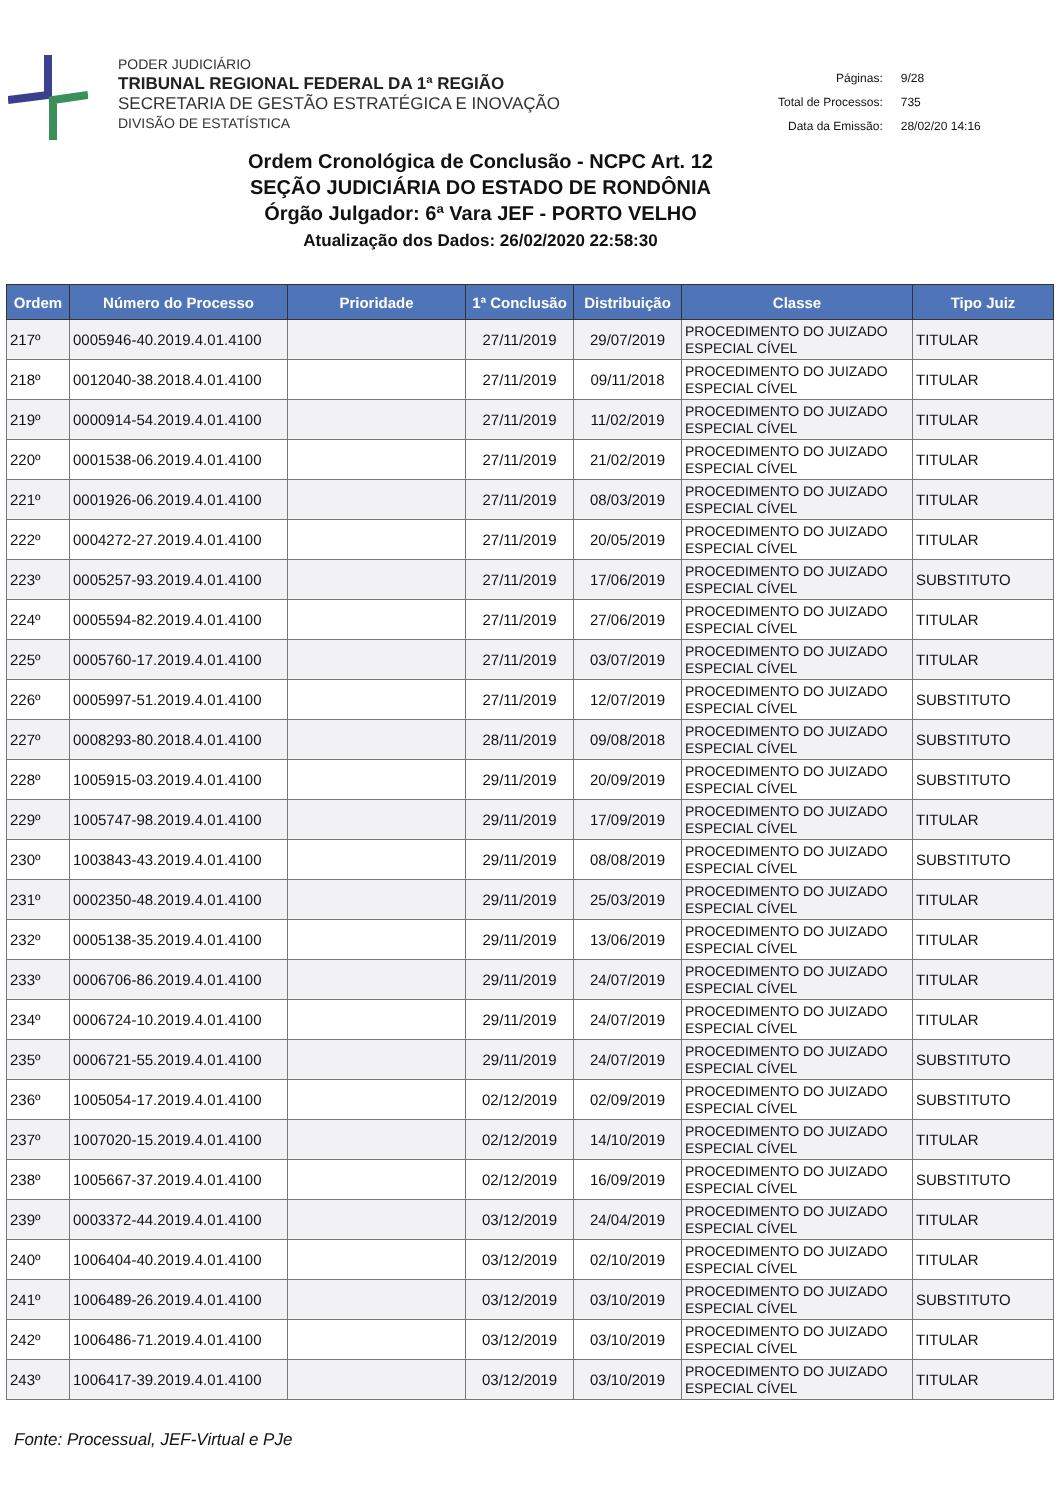PODER JUDICIÁRIO
TRIBUNAL REGIONAL FEDERAL DA 1ª REGIÃO
SECRETARIA DE GESTÃO ESTRATÉGICA E INOVAÇÃO
DIVISÃO DE ESTATÍSTICA
| Páginas: | 9/28 |
| Total de Processos: | 735 |
| Data da Emissão: | 28/02/20 14:16 |
Ordem Cronológica de Conclusão - NCPC Art. 12
SEÇÃO JUDICIÁRIA DO ESTADO DE RONDÔNIA
Órgão Julgador: 6ª Vara JEF - PORTO VELHO
Atualização dos Dados: 26/02/2020 22:58:30
| Ordem | Número do Processo | Prioridade | 1ª Conclusão | Distribuição | Classe | Tipo Juiz |
| --- | --- | --- | --- | --- | --- | --- |
| 217º | 0005946-40.2019.4.01.4100 | | 27/11/2019 | 29/07/2019 | PROCEDIMENTO DO JUIZADO ESPECIAL CÍVEL | TITULAR |
| 218º | 0012040-38.2018.4.01.4100 | | 27/11/2019 | 09/11/2018 | PROCEDIMENTO DO JUIZADO ESPECIAL CÍVEL | TITULAR |
| 219º | 0000914-54.2019.4.01.4100 | | 27/11/2019 | 11/02/2019 | PROCEDIMENTO DO JUIZADO ESPECIAL CÍVEL | TITULAR |
| 220º | 0001538-06.2019.4.01.4100 | | 27/11/2019 | 21/02/2019 | PROCEDIMENTO DO JUIZADO ESPECIAL CÍVEL | TITULAR |
| 221º | 0001926-06.2019.4.01.4100 | | 27/11/2019 | 08/03/2019 | PROCEDIMENTO DO JUIZADO ESPECIAL CÍVEL | TITULAR |
| 222º | 0004272-27.2019.4.01.4100 | | 27/11/2019 | 20/05/2019 | PROCEDIMENTO DO JUIZADO ESPECIAL CÍVEL | TITULAR |
| 223º | 0005257-93.2019.4.01.4100 | | 27/11/2019 | 17/06/2019 | PROCEDIMENTO DO JUIZADO ESPECIAL CÍVEL | SUBSTITUTO |
| 224º | 0005594-82.2019.4.01.4100 | | 27/11/2019 | 27/06/2019 | PROCEDIMENTO DO JUIZADO ESPECIAL CÍVEL | TITULAR |
| 225º | 0005760-17.2019.4.01.4100 | | 27/11/2019 | 03/07/2019 | PROCEDIMENTO DO JUIZADO ESPECIAL CÍVEL | TITULAR |
| 226º | 0005997-51.2019.4.01.4100 | | 27/11/2019 | 12/07/2019 | PROCEDIMENTO DO JUIZADO ESPECIAL CÍVEL | SUBSTITUTO |
| 227º | 0008293-80.2018.4.01.4100 | | 28/11/2019 | 09/08/2018 | PROCEDIMENTO DO JUIZADO ESPECIAL CÍVEL | SUBSTITUTO |
| 228º | 1005915-03.2019.4.01.4100 | | 29/11/2019 | 20/09/2019 | PROCEDIMENTO DO JUIZADO ESPECIAL CÍVEL | SUBSTITUTO |
| 229º | 1005747-98.2019.4.01.4100 | | 29/11/2019 | 17/09/2019 | PROCEDIMENTO DO JUIZADO ESPECIAL CÍVEL | TITULAR |
| 230º | 1003843-43.2019.4.01.4100 | | 29/11/2019 | 08/08/2019 | PROCEDIMENTO DO JUIZADO ESPECIAL CÍVEL | SUBSTITUTO |
| 231º | 0002350-48.2019.4.01.4100 | | 29/11/2019 | 25/03/2019 | PROCEDIMENTO DO JUIZADO ESPECIAL CÍVEL | TITULAR |
| 232º | 0005138-35.2019.4.01.4100 | | 29/11/2019 | 13/06/2019 | PROCEDIMENTO DO JUIZADO ESPECIAL CÍVEL | TITULAR |
| 233º | 0006706-86.2019.4.01.4100 | | 29/11/2019 | 24/07/2019 | PROCEDIMENTO DO JUIZADO ESPECIAL CÍVEL | TITULAR |
| 234º | 0006724-10.2019.4.01.4100 | | 29/11/2019 | 24/07/2019 | PROCEDIMENTO DO JUIZADO ESPECIAL CÍVEL | TITULAR |
| 235º | 0006721-55.2019.4.01.4100 | | 29/11/2019 | 24/07/2019 | PROCEDIMENTO DO JUIZADO ESPECIAL CÍVEL | SUBSTITUTO |
| 236º | 1005054-17.2019.4.01.4100 | | 02/12/2019 | 02/09/2019 | PROCEDIMENTO DO JUIZADO ESPECIAL CÍVEL | SUBSTITUTO |
| 237º | 1007020-15.2019.4.01.4100 | | 02/12/2019 | 14/10/2019 | PROCEDIMENTO DO JUIZADO ESPECIAL CÍVEL | TITULAR |
| 238º | 1005667-37.2019.4.01.4100 | | 02/12/2019 | 16/09/2019 | PROCEDIMENTO DO JUIZADO ESPECIAL CÍVEL | SUBSTITUTO |
| 239º | 0003372-44.2019.4.01.4100 | | 03/12/2019 | 24/04/2019 | PROCEDIMENTO DO JUIZADO ESPECIAL CÍVEL | TITULAR |
| 240º | 1006404-40.2019.4.01.4100 | | 03/12/2019 | 02/10/2019 | PROCEDIMENTO DO JUIZADO ESPECIAL CÍVEL | TITULAR |
| 241º | 1006489-26.2019.4.01.4100 | | 03/12/2019 | 03/10/2019 | PROCEDIMENTO DO JUIZADO ESPECIAL CÍVEL | SUBSTITUTO |
| 242º | 1006486-71.2019.4.01.4100 | | 03/12/2019 | 03/10/2019 | PROCEDIMENTO DO JUIZADO ESPECIAL CÍVEL | TITULAR |
| 243º | 1006417-39.2019.4.01.4100 | | 03/12/2019 | 03/10/2019 | PROCEDIMENTO DO JUIZADO ESPECIAL CÍVEL | TITULAR |
Fonte: Processual, JEF-Virtual e PJe